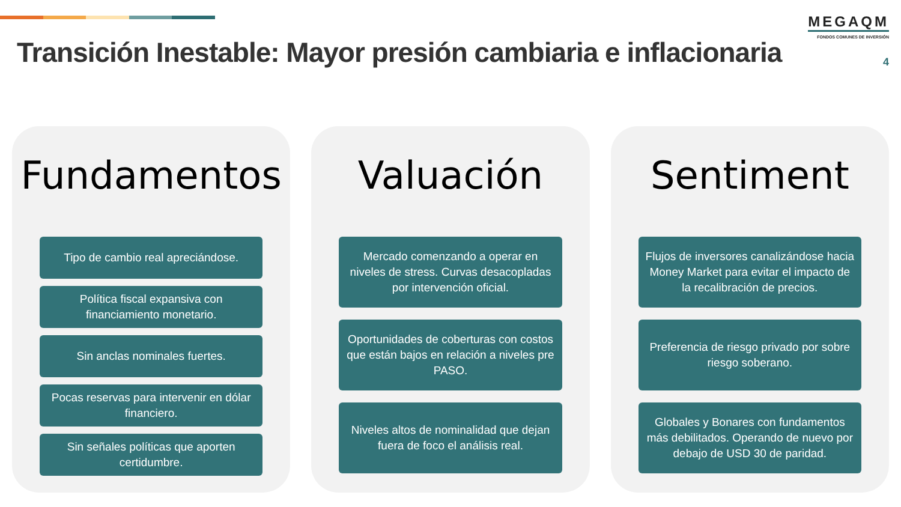Transición Inestable: Mayor presión cambiaria e inflacionaria
MEGAQM
FONDOS COMUNES DE INVERSIÓN
4
Fundamentos
Tipo de cambio real apreciándose.
Política fiscal expansiva con financiamiento monetario.
Sin anclas nominales fuertes.
Pocas reservas para intervenir en dólar financiero.
Sin señales políticas que aporten certidumbre.
Valuación
Mercado comenzando a operar en niveles de stress. Curvas desacopladas por intervención oficial.
Oportunidades de coberturas con costos que están bajos en relación a niveles pre PASO.
Niveles altos de nominalidad que dejan fuera de foco el análisis real.
Sentiment
Flujos de inversores canalizándose hacia Money Market para evitar el impacto de la recalibración de precios.
Preferencia de riesgo privado por sobre riesgo soberano.
Globales y Bonares con fundamentos más debilitados. Operando de nuevo por debajo de USD 30 de paridad.